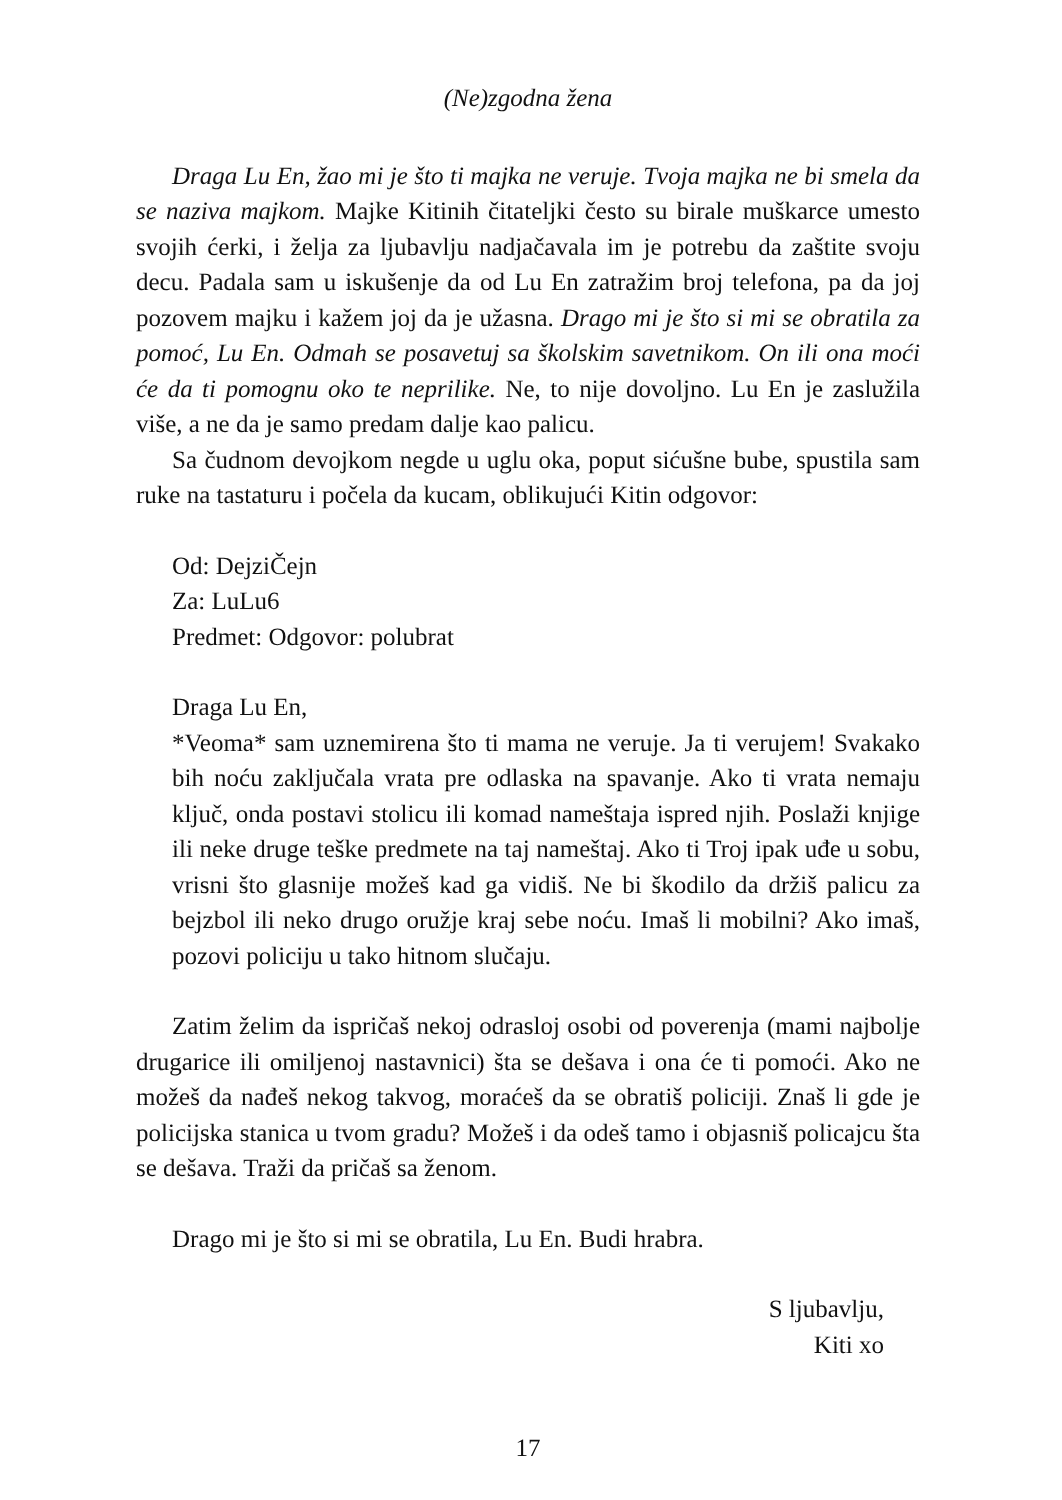(Ne)zgodna žena
Draga Lu En, žao mi je što ti majka ne veruje. Tvoja majka ne bi smela da se naziva majkom. Majke Kitinih čitateljki često su birale muškarce umesto svojih ćerki, i želja za ljubavlju nadjačavala im je potrebu da zaštite svoju decu. Padala sam u iskušenje da od Lu En zatražim broj telefona, pa da joj pozovem majku i kažem joj da je užasna. Drago mi je što si mi se obratila za pomoć, Lu En. Odmah se posavetuj sa školskim savetnikom. On ili ona moći će da ti pomognu oko te neprilike. Ne, to nije dovoljno. Lu En je zaslužila više, a ne da je samo predam dalje kao palicu.
Sa čudnom devojkom negde u uglu oka, poput sićušne bube, spustila sam ruke na tastaturu i počela da kucam, oblikujući Kitin odgovor:
Od: DejziČejn
Za: LuLu6
Predmet: Odgovor: polubrat
Draga Lu En,
*Veoma* sam uznemirena što ti mama ne veruje. Ja ti verujem! Svakako bih noću zaključala vrata pre odlaska na spavanje. Ako ti vrata nemaju ključ, onda postavi stolicu ili komad nameštaja ispred njih. Poslaži knjige ili neke druge teške predmete na taj nameštaj. Ako ti Troj ipak uđe u sobu, vrisni što glasnije možeš kad ga vidiš. Ne bi škodilo da držiš palicu za bejzbol ili neko drugo oružje kraj sebe noću. Imaš li mobilni? Ako imaš, pozovi policiju u tako hitnom slučaju.
Zatim želim da ispričaš nekoj odrasloj osobi od poverenja (mami najbolje drugarice ili omiljenoj nastavnici) šta se dešava i ona će ti pomoći. Ako ne možeš da nađeš nekog takvog, moraćeš da se obratiš policiji. Znaš li gde je policijska stanica u tvom gradu? Možeš i da odeš tamo i objasniš policajcu šta se dešava. Traži da pričaš sa ženom.
Drago mi je što si mi se obratila, Lu En. Budi hrabra.
S ljubavlju,
Kiti xo
17